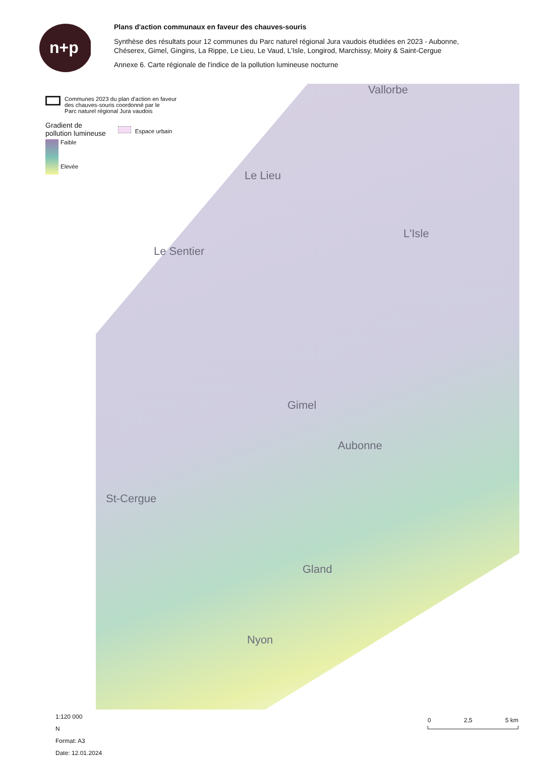n+p
Plans d'action communaux en faveur des chauves-souris
Synthèse des résultats pour 12 communes du Parc naturel régional Jura vaudois étudiées en 2023 - Aubonne,
Chéserex, Gimel, Gingins, La Rippe, Le Lieu, Le Vaud, L'Isle, Longirod, Marchissy, Moiry & Saint-Cergue
Annexe 6. Carte régionale de l'indice de la pollution lumineuse nocturne
Vallorbe
Le Lieu
L'Isle
Le Sentier
Gimel
Aubonne
St-Cergue
Gland
Nyon
Communes 2023 du plan d'action en faveur
des chauves-souris coordonné par le
Parc naturel régional Jura vaudois
Gradient de
pollution lumineuse
Faible
Elevée
Espace urbain
1:120 000
N
Format: A3
Date: 12.01.2024
0 2,5 5 km